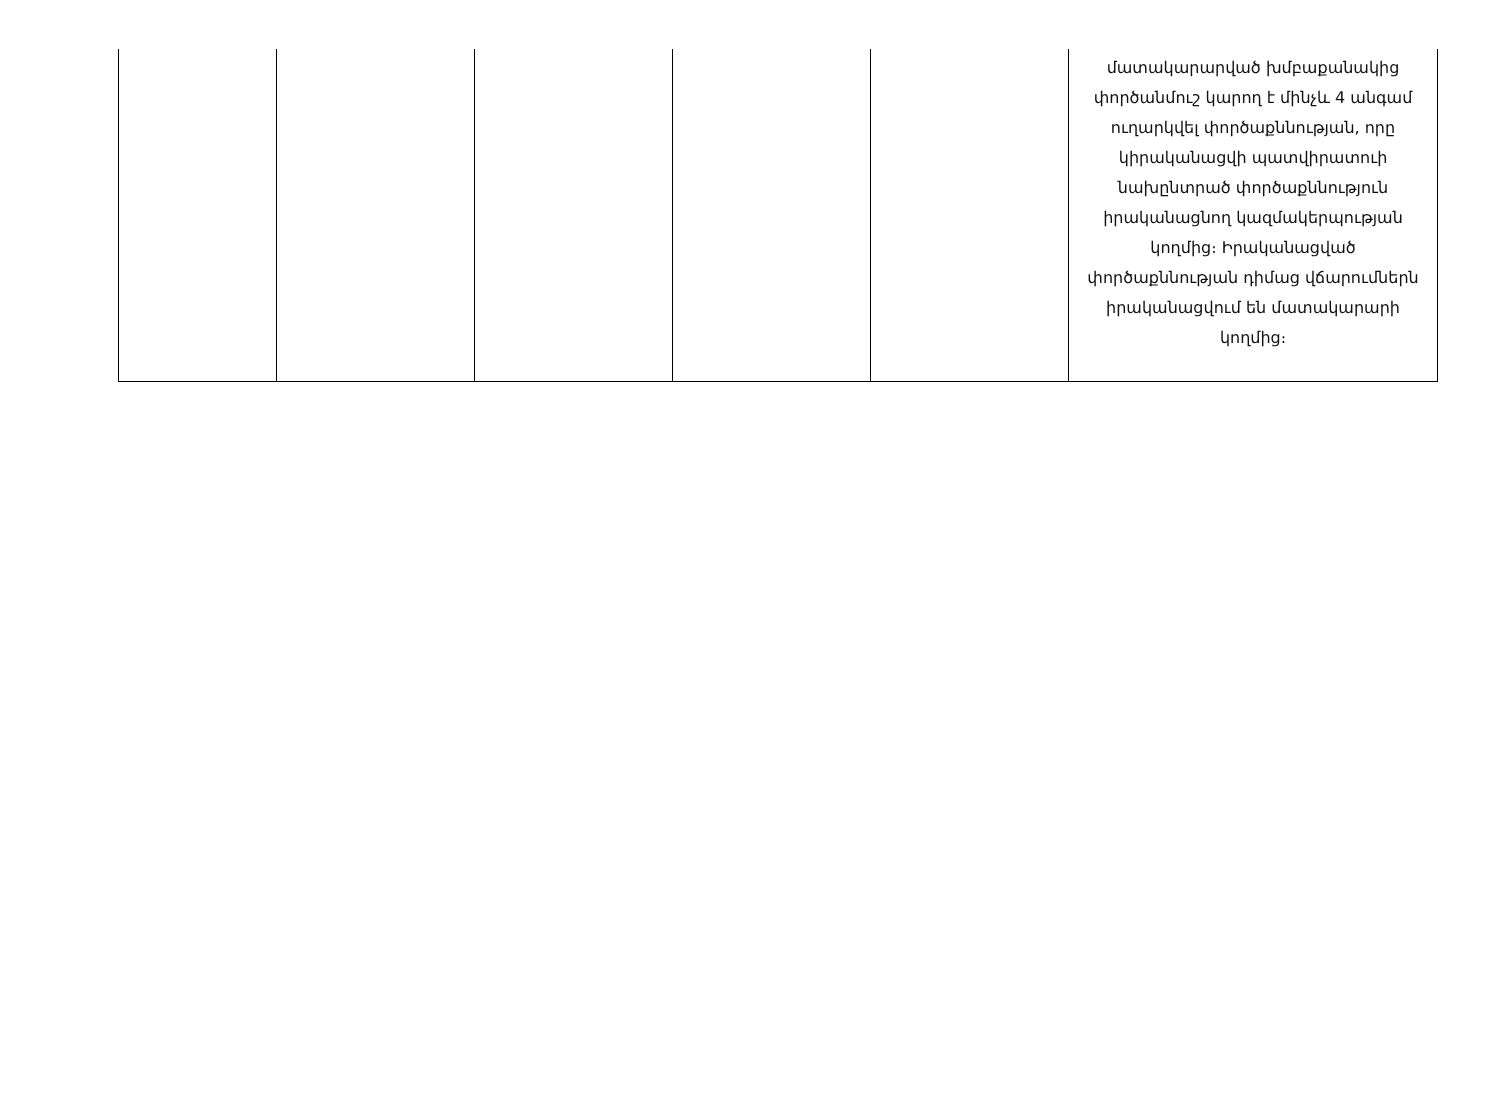| | | | | | մատակարարված խմբաքանակից փործանմուշ կարող է մինչև 4 անգամ ուղարկվել փործաքննության, որը կիրականացվի պատվիրատուի նախընտրած փործաքննություն իրականացնող կազմակերպության կողմից։ Իրականացված փործաքննության դիմաց վճարումներն իրականացվում են մատակարարի կողմից։ |